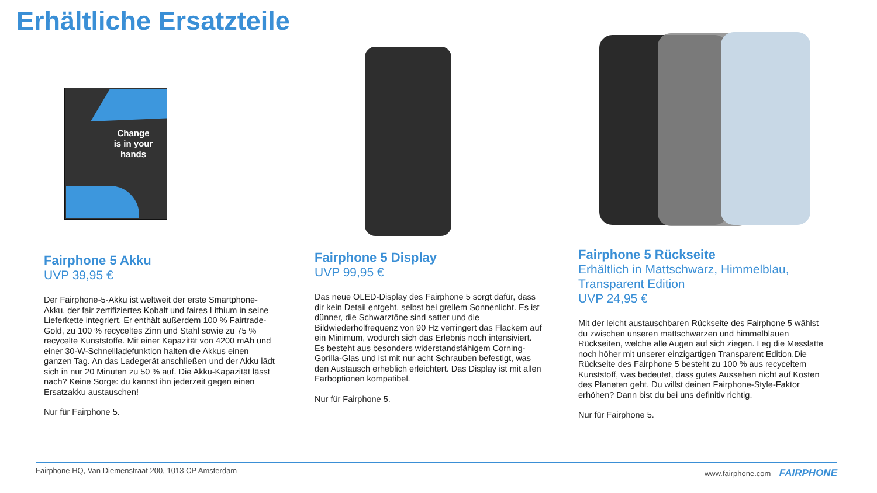Erhältliche Ersatzteile
Change
is in your
hands
Fairphone 5 Akku
UVP 39,95 €
Der Fairphone-5-Akku ist weltweit der erste Smartphone-Akku, der fair zertifiziertes Kobalt und faires Lithium in seine Lieferkette integriert. Er enthält außerdem 100 % Fairtrade-Gold, zu 100 % recyceltes Zinn und Stahl sowie zu 75 % recycelte Kunststoffe. Mit einer Kapazität von 4200 mAh und einer 30-W-Schnellladefunktion halten die Akkus einen ganzen Tag. An das Ladegerät anschließen und der Akku lädt sich in nur 20 Minuten zu 50 % auf. Die Akku-Kapazität lässt nach? Keine Sorge: du kannst ihn jederzeit gegen einen Ersatzakku austauschen!
Nur für Fairphone 5.
Fairphone 5 Display
UVP 99,95 €
Das neue OLED-Display des Fairphone 5 sorgt dafür, dass dir kein Detail entgeht, selbst bei grellem Sonnenlicht. Es ist dünner, die Schwarztöne sind satter und die Bildwiederholfrequenz von 90 Hz verringert das Flackern auf ein Minimum, wodurch sich das Erlebnis noch intensiviert. Es besteht aus besonders widerstandsfähigem Corning-Gorilla-Glas und ist mit nur acht Schrauben befestigt, was den Austausch erheblich erleichtert. Das Display ist mit allen Farboptionen kompatibel.
Nur für Fairphone 5.
Fairphone 5 Rückseite
Erhältlich in Mattschwarz, Himmelblau, Transparent Edition
UVP 24,95 €
Mit der leicht austauschbaren Rückseite des Fairphone 5 wählst du zwischen unseren mattschwarzen und himmelblauen Rückseiten, welche alle Augen auf sich ziegen. Leg die Messlatte noch höher mit unserer einzigartigen Transparent Edition.Die Rückseite des Fairphone 5 besteht zu 100 % aus recyceltem Kunststoff, was bedeutet, dass gutes Aussehen nicht auf Kosten des Planeten geht. Du willst deinen Fairphone-Style-Faktor erhöhen? Dann bist du bei uns definitiv richtig.
Nur für Fairphone 5.
Fairphone HQ, Van Diemenstraat 200, 1013 CP Amsterdam
www.fairphone.com FAIRPHONE